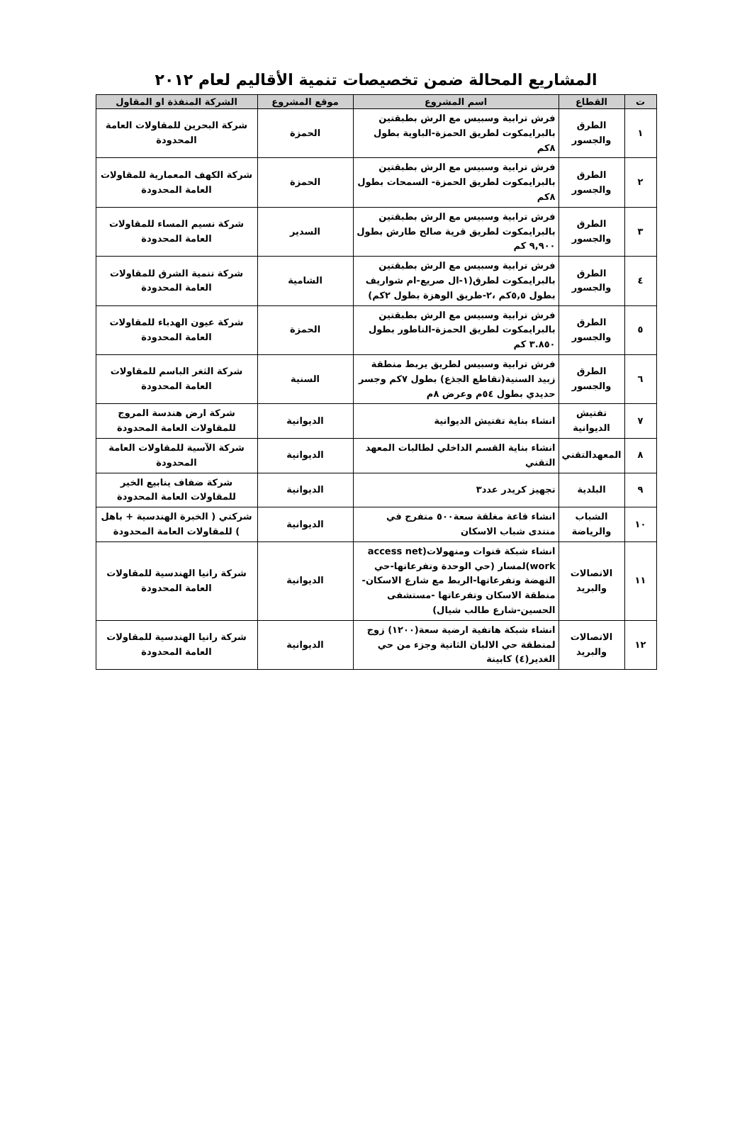المشاريع المحالة ضمن تخصيصات تنمية الأقاليم لعام ٢٠١٢
| ت | القطاع | اسم المشروع | موقع المشروع | الشركة المنفذة او المقاول |
| --- | --- | --- | --- | --- |
| ١ | الطرق والجسور | فرش ترابية وسبيس مع الرش بطبقتين بالبرايمكوت لطريق الحمزة-الباوية بطول ٨كم | الحمزة | شركة البحرين للمقاولات العامة المحدودة |
| ٢ | الطرق والجسور | فرش ترابية وسبيس مع الرش بطبقتين بالبرايمكوت لطريق الحمزة- السمحات بطول ٨كم | الحمزة | شركة الكهف المعمارية للمقاولات العامة المحدودة |
| ٣ | الطرق والجسور | فرش ترابية وسبيس مع الرش بطبقتين بالبرايمكوت لطريق قرية صالح طارش بطول ٩,٩٠٠ كم | السدير | شركة نسيم المساء للمقاولات العامة المحدودة |
| ٤ | الطرق والجسور | فرش ترابية وسبيس مع الرش بطبقتين بالبرايمكوت لطرق(١-ال صريع-ام شواريف بطول ٥,٥كم ،٢-طريق الوهزة بطول ٢كم) | الشامية | شركة تنمية الشرق للمقاولات العامة المحدودة |
| ٥ | الطرق والجسور | فرش ترابية وسبيس مع الرش بطبقتين بالبرايمكوت لطريق الحمزة-الناطور بطول ٣.٨٥٠ كم | الحمزة | شركة عيون الهدباء للمقاولات العامة المحدودة |
| ٦ | الطرق والجسور | فرش ترابية وسبيس لطريق يربط منطقة زبيد السنية(تقاطع الجذع) بطول ٧كم وجسر حديدي بطول ٥٤م وعرض ٨م | السنية | شركة الثغر الباسم للمقاولات العامة المحدودة |
| ٧ | تفتيش الديوانية | انشاء بناية تفتيش الديوانية | الديوانية | شركة ارض هندسة المروج للمقاولات العامة المحدودة |
| ٨ | المعهدالتقني | انشاء بناية القسم الداخلي لطالبات المعهد التقني | الديوانية | شركة الآسية للمقاولات العامة المحدودة |
| ٩ | البلدية | تجهيز كريدر عدد٣ | الديوانية | شركة ضفاف ينابيع الخير للمقاولات العامة المحدودة |
| ١٠ | الشباب والرياضة | انشاء قاعة مغلقة سعة٥٠٠ متفرج في منتدى شباب الاسكان | الديوانية | شركتي ( الخبرة الهندسية + باهل ) للمقاولات العامة المحدودة |
| ١١ | الاتصالات والبريد | انشاء شبكة قنوات ومنهولات(access net work)لمسار (حي الوحدة وتفرعاتها-حي النهضة وتفرعاتها-الربط مع شارع الاسكان-منطقة الاسكان وتفرعاتها -مستشفى الحسين-شارع طالب شيال) | الديوانية | شركة رانيا الهندسية للمقاولات العامة المحدودة |
| ١٢ | الاتصالات والبريد | انشاء شبكة هاتفية ارضية سعة(١٢٠٠) زوج لمنطقة حي الالبان الثانية وجزء من حي الغدير(٤) كابينة | الديوانية | شركة رانيا الهندسية للمقاولات العامة المحدودة |